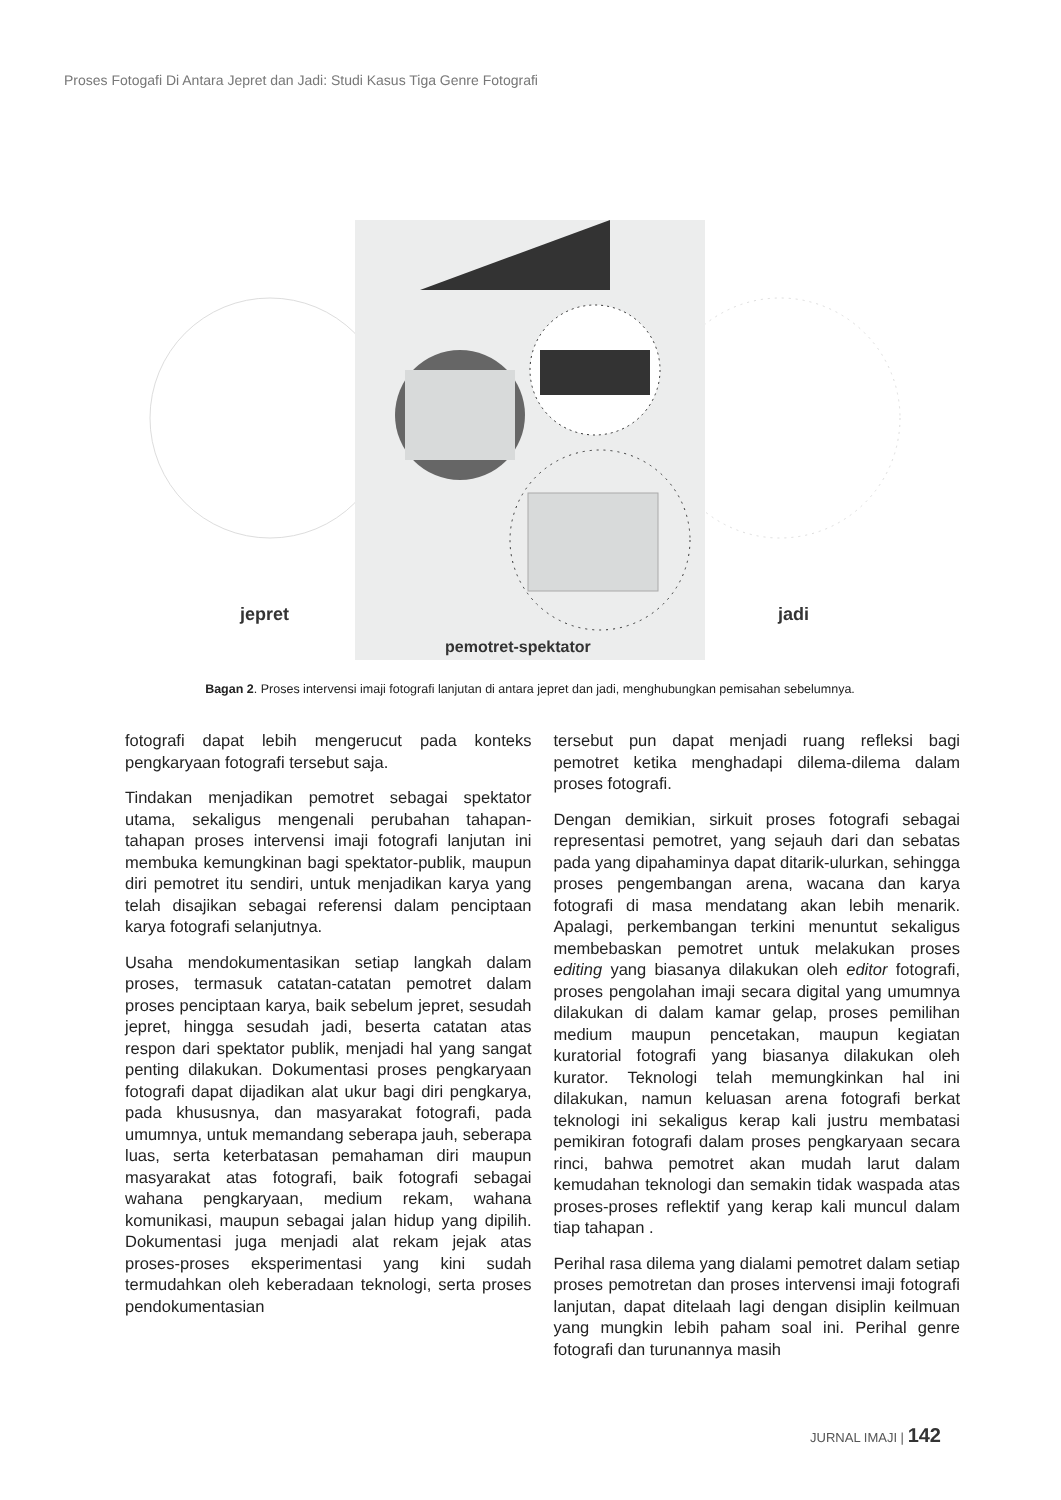Proses Fotogafi Di Antara Jepret dan Jadi: Studi Kasus Tiga Genre Fotografi
jepret
jadi
pemotret-spektator
Bagan 2. Proses intervensi imaji fotografi lanjutan di antara jepret dan jadi, menghubungkan pemisahan sebelumnya.
fotografi dapat lebih mengerucut pada konteks pengkaryaan fotografi tersebut saja.
Tindakan menjadikan pemotret sebagai spektator utama, sekaligus mengenali perubahan tahapan-tahapan proses intervensi imaji fotografi lanjutan ini membuka kemungkinan bagi spektator-publik, maupun diri pemotret itu sendiri, untuk menjadikan karya yang telah disajikan sebagai referensi dalam penciptaan karya fotografi selanjutnya.
Usaha mendokumentasikan setiap langkah dalam proses, termasuk catatan-catatan pemotret dalam proses penciptaan karya, baik sebelum jepret, sesudah jepret, hingga sesudah jadi, beserta catatan atas respon dari spektator publik, menjadi hal yang sangat penting dilakukan. Dokumentasi proses pengkaryaan fotografi dapat dijadikan alat ukur bagi diri pengkarya, pada khususnya, dan masyarakat fotografi, pada umumnya, untuk memandang seberapa jauh, seberapa luas, serta keterbatasan pemahaman diri maupun masyarakat atas fotografi, baik fotografi sebagai wahana pengkaryaan, medium rekam, wahana komunikasi, maupun sebagai jalan hidup yang dipilih. Dokumentasi juga menjadi alat rekam jejak atas proses-proses eksperimentasi yang kini sudah termudahkan oleh keberadaan teknologi, serta proses pendokumentasian
tersebut pun dapat menjadi ruang refleksi bagi pemotret ketika menghadapi dilema-dilema dalam proses fotografi.
Dengan demikian, sirkuit proses fotografi sebagai representasi pemotret, yang sejauh dari dan sebatas pada yang dipahaminya dapat ditarik-ulurkan, sehingga proses pengembangan arena, wacana dan karya fotografi di masa mendatang akan lebih menarik. Apalagi, perkembangan terkini menuntut sekaligus membebaskan pemotret untuk melakukan proses editing yang biasanya dilakukan oleh editor fotografi, proses pengolahan imaji secara digital yang umumnya dilakukan di dalam kamar gelap, proses pemilihan medium maupun pencetakan, maupun kegiatan kuratorial fotografi yang biasanya dilakukan oleh kurator. Teknologi telah memungkinkan hal ini dilakukan, namun keluasan arena fotografi berkat teknologi ini sekaligus kerap kali justru membatasi pemikiran fotografi dalam proses pengkaryaan secara rinci, bahwa pemotret akan mudah larut dalam kemudahan teknologi dan semakin tidak waspada atas proses-proses reflektif yang kerap kali muncul dalam tiap tahapan .
Perihal rasa dilema yang dialami pemotret dalam setiap proses pemotretan dan proses intervensi imaji fotografi lanjutan, dapat ditelaah lagi dengan disiplin keilmuan yang mungkin lebih paham soal ini. Perihal genre fotografi dan turunannya masih
JURNAL IMAJI | 142